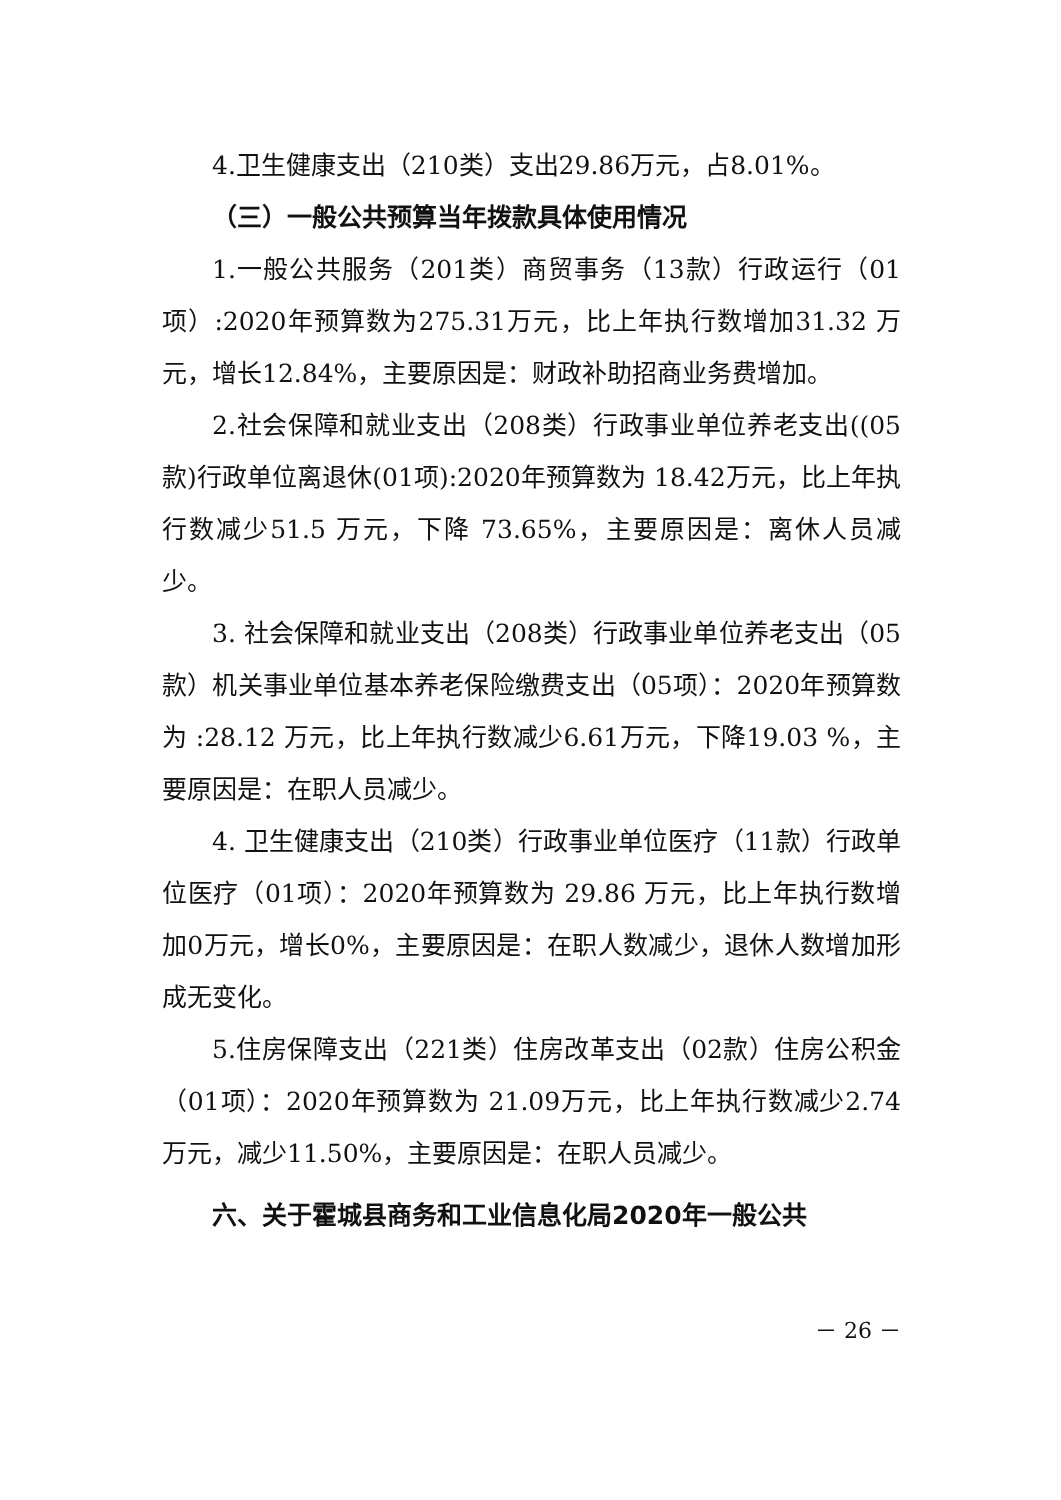4.卫生健康支出（210类）支出29.86万元，占8.01%。
（三）一般公共预算当年拨款具体使用情况
1.一般公共服务（201类）商贸事务（13款）行政运行（01项）:2020年预算数为275.31万元，比上年执行数增加31.32 万元，增长12.84%，主要原因是：财政补助招商业务费增加。
2.社会保障和就业支出（208类）行政事业单位养老支出((05款)行政单位离退休(01项):2020年预算数为 18.42万元，比上年执行数减少51.5 万元，下降 73.65%，主要原因是：离休人员减少。
3. 社会保障和就业支出（208类）行政事业单位养老支出（05款）机关事业单位基本养老保险缴费支出（05项）：2020年预算数为 :28.12 万元，比上年执行数减少6.61万元，下降19.03 %，主要原因是：在职人员减少。
4. 卫生健康支出（210类）行政事业单位医疗（11款）行政单位医疗（01项）：2020年预算数为 29.86 万元，比上年执行数增加0万元，增长0%，主要原因是：在职人数减少，退休人数增加形成无变化。
5.住房保障支出（221类）住房改革支出（02款）住房公积金（01项）：2020年预算数为 21.09万元，比上年执行数减少2.74万元，减少11.50%，主要原因是：在职人员减少。
六、关于霍城县商务和工业信息化局2020年一般公共
－ 26 －